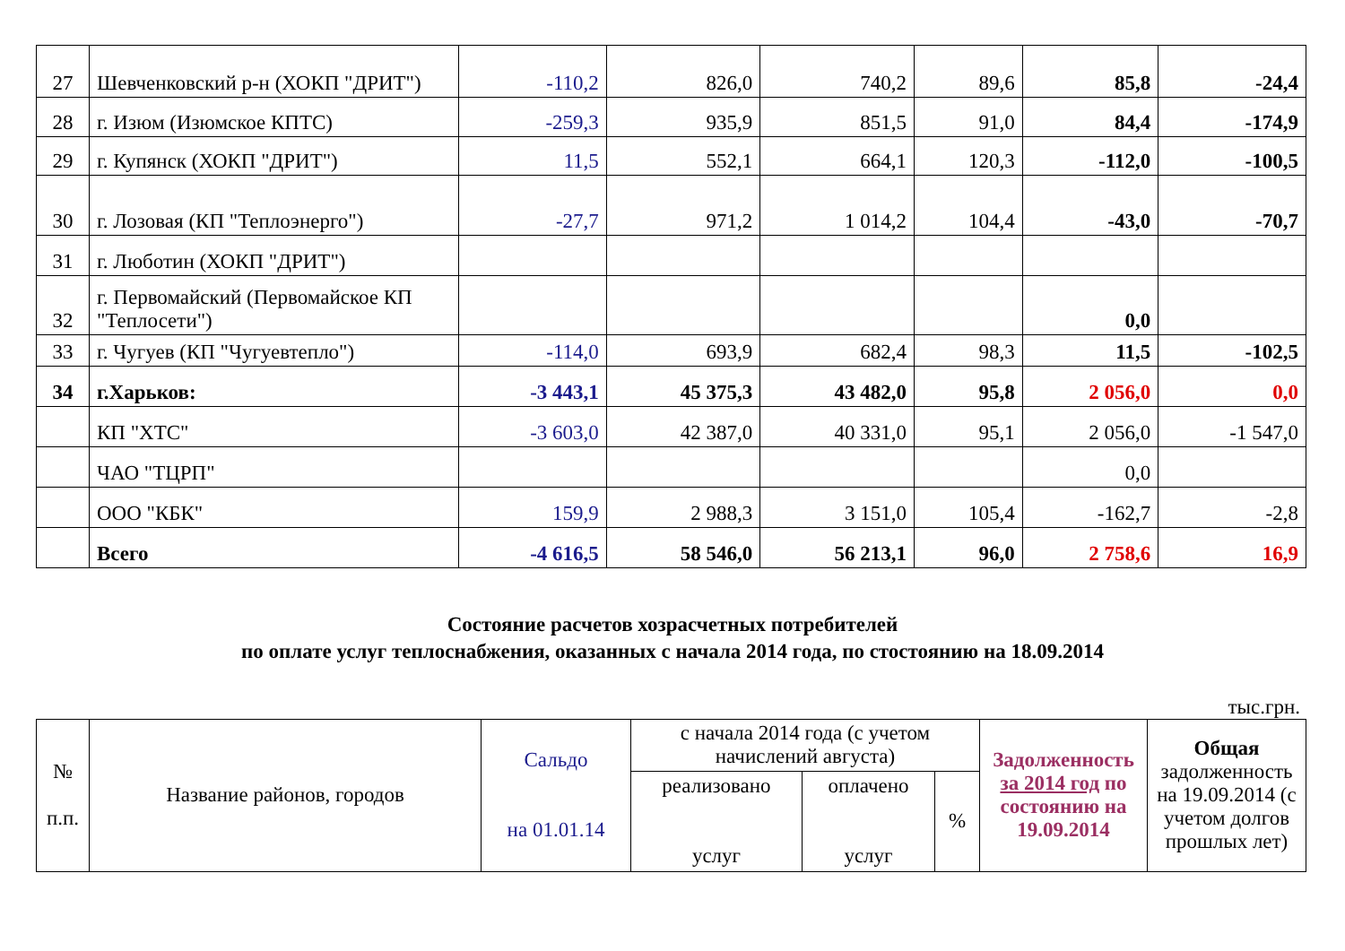| 27 | Шевченковский р-н (ХОКП "ДРИТ") | -110,2 | 826,0 | 740,2 | 89,6 | 85,8 | -24,4 |
| 28 | г. Изюм (Изюмское КПТС) | -259,3 | 935,9 | 851,5 | 91,0 | 84,4 | -174,9 |
| 29 | г. Купянск (ХОКП "ДРИТ") | 11,5 | 552,1 | 664,1 | 120,3 | -112,0 | -100,5 |
| 30 | г. Лозовая (КП "Теплоэнерго") | -27,7 | 971,2 | 1 014,2 | 104,4 | -43,0 | -70,7 |
| 31 | г. Люботин (ХОКП "ДРИТ") | | | | | | |
| 32 | г. Первомайский (Первомайское КП "Теплосети") | | | | | 0,0 | |
| 33 | г. Чугуев (КП "Чугуевтепло") | -114,0 | 693,9 | 682,4 | 98,3 | 11,5 | -102,5 |
| 34 | г.Харьков: | -3 443,1 | 45 375,3 | 43 482,0 | 95,8 | 2 056,0 | 0,0 |
| | КП "ХТС" | -3 603,0 | 42 387,0 | 40 331,0 | 95,1 | 2 056,0 | -1 547,0 |
| | ЧАО "ТЦРП" | | | | | 0,0 | |
| | ООО "КБК" | 159,9 | 2 988,3 | 3 151,0 | 105,4 | -162,7 | -2,8 |
| | Всего | -4 616,5 | 58 546,0 | 56 213,1 | 96,0 | 2 758,6 | 16,9 |
Состояние расчетов хозрасчетных потребителей
по оплате услуг теплоснабжения, оказанных с начала 2014 года, по стостоянию на 18.09.2014
тыс.грн.
| № п.п. | Название районов, городов | Сальдо на 01.01.14 | с начала 2014 года (с учетом начислений августа) | | | Задолженность за 2014 год по состоянию на 19.09.2014 | Общая задолженность на 19.09.2014 (с учетом долгов прошлых лет) |
| --- | --- | --- | --- | --- | --- | --- | --- |
| | | | реализовано услуг | оплачено услуг | % | | |